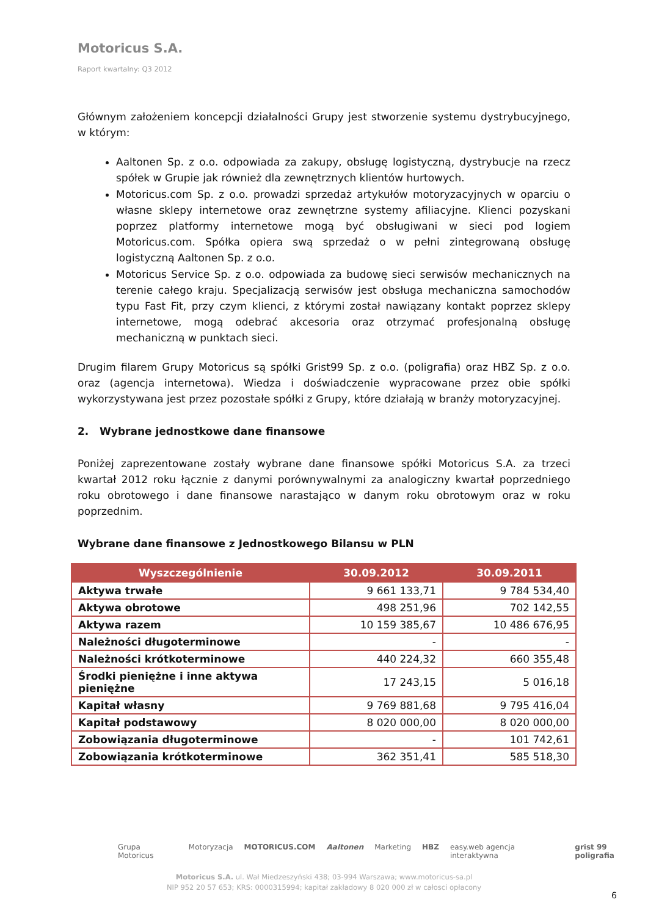Motoricus S.A.
Raport kwartalny: Q3 2012
Głównym założeniem koncepcji działalności Grupy jest stworzenie systemu dystrybucyjnego, w którym:
Aaltonen Sp. z o.o. odpowiada za zakupy, obsługę logistyczną, dystrybucje na rzecz spółek w Grupie jak również dla zewnętrznych klientów hurtowych.
Motoricus.com Sp. z o.o. prowadzi sprzedaż artykułów motoryzacyjnych w oparciu o własne sklepy internetowe oraz zewnętrzne systemy afiliacyjne. Klienci pozyskani poprzez platformy internetowe mogą być obsługiwani w sieci pod logiem Motoricus.com. Spółka opiera swą sprzedaż o w pełni zintegrowaną obsługę logistyczną Aaltonen Sp. z o.o.
Motoricus Service Sp. z o.o. odpowiada za budowę sieci serwisów mechanicznych na terenie całego kraju. Specjalizacją serwisów jest obsługa mechaniczna samochodów typu Fast Fit, przy czym klienci, z którymi został nawiązany kontakt poprzez sklepy internetowe, mogą odebrać akcesoria oraz otrzymać profesjonalną obsługę mechaniczną w punktach sieci.
Drugim filarem Grupy Motoricus są spółki Grist99 Sp. z o.o. (poligrafia) oraz HBZ Sp. z o.o. oraz (agencja internetowa). Wiedza i doświadczenie wypracowane przez obie spółki wykorzystywana jest przez pozostałe spółki z Grupy, które działają w branży motoryzacyjnej.
2. Wybrane jednostkowe dane finansowe
Poniżej zaprezentowane zostały wybrane dane finansowe spółki Motoricus S.A. za trzeci kwartał 2012 roku łącznie z danymi porównywalnymi za analogiczny kwartał poprzedniego roku obrotowego i dane finansowe narastająco w danym roku obrotowym oraz w roku poprzednim.
Wybrane dane finansowe z Jednostkowego Bilansu w PLN
| Wyszczególnienie | 30.09.2012 | 30.09.2011 |
| --- | --- | --- |
| Aktywa trwałe | 9 661 133,71 | 9 784 534,40 |
| Aktywa obrotowe | 498 251,96 | 702 142,55 |
| Aktywa razem | 10 159 385,67 | 10 486 676,95 |
| Należności długoterminowe | - | - |
| Należności krótkoterminowe | 440 224,32 | 660 355,48 |
| Środki pieniężne i inne aktywa pieniężne | 17 243,15 | 5 016,18 |
| Kapitał własny | 9 769 881,68 | 9 795 416,04 |
| Kapitał podstawowy | 8 020 000,00 | 8 020 000,00 |
| Zobowiązania długoterminowe | - | 101 742,61 |
| Zobowiązania krótkoterminowe | 362 351,41 | 585 518,30 |
Grupa Motoricus Motoryzacja MOTORICUS.COM Aaltonen Marketing HBZ easy.web agencja interaktywna grist 99 poligrafia
Motoricus S.A. ul. Wał Miedzeszyński 438; 03-994 Warszawa; www.motoricus-sa.pl
NIP 952 20 57 653; KRS: 0000315994; kapitał zakładowy 8 020 000 zł w całosci opłacony
6